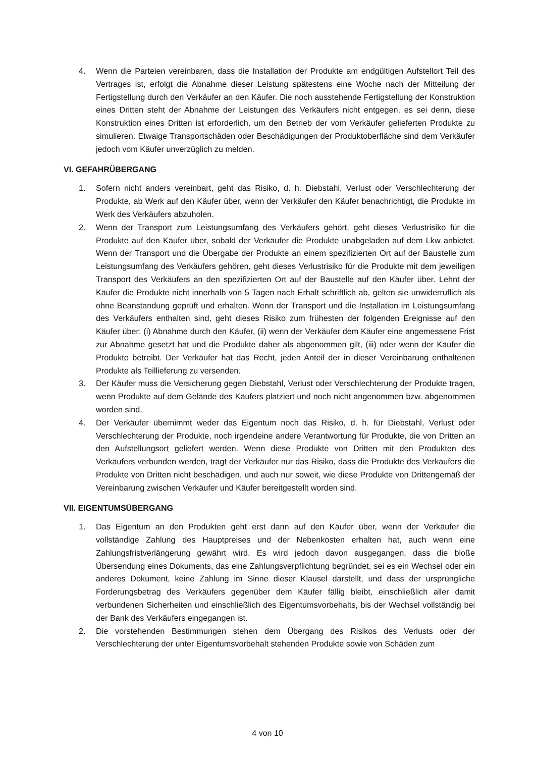4. Wenn die Parteien vereinbaren, dass die Installation der Produkte am endgültigen Aufstellort Teil des Vertrages ist, erfolgt die Abnahme dieser Leistung spätestens eine Woche nach der Mitteilung der Fertigstellung durch den Verkäufer an den Käufer. Die noch ausstehende Fertigstellung der Konstruktion eines Dritten steht der Abnahme der Leistungen des Verkäufers nicht entgegen, es sei denn, diese Konstruktion eines Dritten ist erforderlich, um den Betrieb der vom Verkäufer gelieferten Produkte zu simulieren. Etwaige Transportschäden oder Beschädigungen der Produktoberfläche sind dem Verkäufer jedoch vom Käufer unverzüglich zu melden.
VI. GEFAHRÜBERGANG
1. Sofern nicht anders vereinbart, geht das Risiko, d. h. Diebstahl, Verlust oder Verschlechterung der Produkte, ab Werk auf den Käufer über, wenn der Verkäufer den Käufer benachrichtigt, die Produkte im Werk des Verkäufers abzuholen.
2. Wenn der Transport zum Leistungsumfang des Verkäufers gehört, geht dieses Verlustrisiko für die Produkte auf den Käufer über, sobald der Verkäufer die Produkte unabgeladen auf dem Lkw anbietet. Wenn der Transport und die Übergabe der Produkte an einem spezifizierten Ort auf der Baustelle zum Leistungsumfang des Verkäufers gehören, geht dieses Verlustrisiko für die Produkte mit dem jeweiligen Transport des Verkäufers an den spezifizierten Ort auf der Baustelle auf den Käufer über. Lehnt der Käufer die Produkte nicht innerhalb von 5 Tagen nach Erhalt schriftlich ab, gelten sie unwiderruflich als ohne Beanstandung geprüft und erhalten. Wenn der Transport und die Installation im Leistungsumfang des Verkäufers enthalten sind, geht dieses Risiko zum frühesten der folgenden Ereignisse auf den Käufer über: (i) Abnahme durch den Käufer, (ii) wenn der Verkäufer dem Käufer eine angemessene Frist zur Abnahme gesetzt hat und die Produkte daher als abgenommen gilt, (iii) oder wenn der Käufer die Produkte betreibt. Der Verkäufer hat das Recht, jeden Anteil der in dieser Vereinbarung enthaltenen Produkte als Teillieferung zu versenden.
3. Der Käufer muss die Versicherung gegen Diebstahl, Verlust oder Verschlechterung der Produkte tragen, wenn Produkte auf dem Gelände des Käufers platziert und noch nicht angenommen bzw. abgenommen worden sind.
4. Der Verkäufer übernimmt weder das Eigentum noch das Risiko, d. h. für Diebstahl, Verlust oder Verschlechterung der Produkte, noch irgendeine andere Verantwortung für Produkte, die von Dritten an den Aufstellungsort geliefert werden. Wenn diese Produkte von Dritten mit den Produkten des Verkäufers verbunden werden, trägt der Verkäufer nur das Risiko, dass die Produkte des Verkäufers die Produkte von Dritten nicht beschädigen, und auch nur soweit, wie diese Produkte von Drittengemäß der Vereinbarung zwischen Verkäufer und Käufer bereitgestellt worden sind.
VII. EIGENTUMSÜBERGANG
1. Das Eigentum an den Produkten geht erst dann auf den Käufer über, wenn der Verkäufer die vollständige Zahlung des Hauptpreises und der Nebenkosten erhalten hat, auch wenn eine Zahlungsfristverlängerung gewährt wird. Es wird jedoch davon ausgegangen, dass die bloße Übersendung eines Dokuments, das eine Zahlungsverpflichtung begründet, sei es ein Wechsel oder ein anderes Dokument, keine Zahlung im Sinne dieser Klausel darstellt, und dass der ursprüngliche Forderungsbetrag des Verkäufers gegenüber dem Käufer fällig bleibt, einschließlich aller damit verbundenen Sicherheiten und einschließlich des Eigentumsvorbehalts, bis der Wechsel vollständig bei der Bank des Verkäufers eingegangen ist.
2. Die vorstehenden Bestimmungen stehen dem Übergang des Risikos des Verlusts oder der Verschlechterung der unter Eigentumsvorbehalt stehenden Produkte sowie von Schäden zum
4 von 10